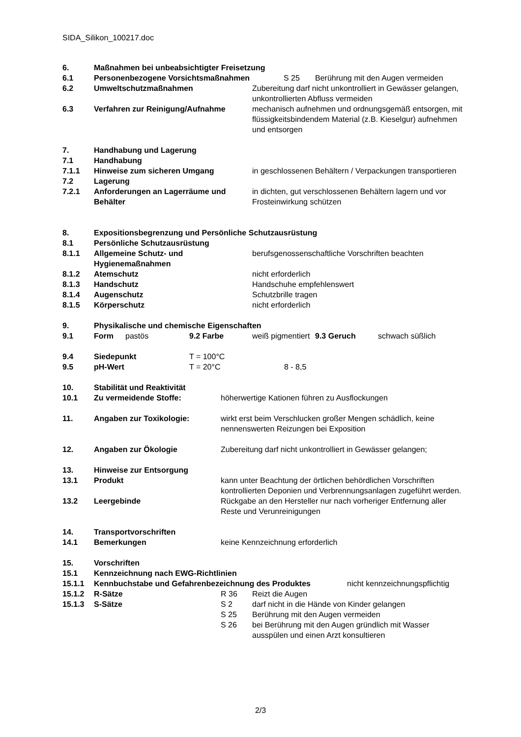SIDA_Silikon_100217.doc
6. Maßnahmen bei unbeabsichtigter Freisetzung
6.1 Personenbezogene Vorsichtsmaßnahmen S 25 Berührung mit den Augen vermeiden
6.2 Umweltschutzmaßnahmen Zubereitung darf nicht unkontrolliert in Gewässer gelangen, unkontrollierten Abfluss vermeiden
6.3 Verfahren zur Reinigung/Aufnahme mechanisch aufnehmen und ordnungsgemäß entsorgen, mit flüssigkeitsbindendem Material (z.B. Kieselgur) aufnehmen und entsorgen
7. Handhabung und Lagerung
7.1 Handhabung
7.1.1 Hinweise zum sicheren Umgang in geschlossenen Behältern / Verpackungen transportieren
7.2 Lagerung
7.2.1 Anforderungen an Lagerräume und Behälter in dichten, gut verschlossenen Behältern lagern und vor Frosteinwirkung schützen
8. Expositionsbegrenzung und Persönliche Schutzausrüstung
8.1 Persönliche Schutzausrüstung
8.1.1 Allgemeine Schutz- und Hygienemaßnahmen berufsgenossenschaftliche Vorschriften beachten
8.1.2 Atemschutz nicht erforderlich
8.1.3 Handschutz Handschuhe empfehlenswert
8.1.4 Augenschutz Schutzbrille tragen
8.1.5 Körperschutz nicht erforderlich
9. Physikalische und chemische Eigenschaften
9.1 Form pastös 9.2 Farbe weiß pigmentiert 9.3 Geruch schwach süßlich
9.4 Siedepunkt T = 100°C
9.5 pH-Wert T = 20°C 8 - 8,5
10. Stabilität und Reaktivität
10.1 Zu vermeidende Stoffe: höherwertige Kationen führen zu Ausflockungen
11. Angaben zur Toxikologie: wirkt erst beim Verschlucken großer Mengen schädlich, keine nennenswerten Reizungen bei Exposition
12. Angaben zur Ökologie Zubereitung darf nicht unkontrolliert in Gewässer gelangen;
13. Hinweise zur Entsorgung
13.1 Produkt kann unter Beachtung der örtlichen behördlichen Vorschriften kontrollierten Deponien und Verbrennungsanlagen zugeführt werden.
13.2 Leergebinde Rückgabe an den Hersteller nur nach vorheriger Entfernung aller Reste und Verunreinigungen
14. Transportvorschriften
14.1 Bemerkungen keine Kennzeichnung erforderlich
15. Vorschriften
15.1 Kennzeichnung nach EWG-Richtlinien
15.1.1 Kennbuchstabe und Gefahrenbezeichnung des Produktes nicht kennzeichnungspflichtig
15.1.2 R-Sätze R 36 Reizt die Augen
15.1.3 S-Sätze S 2 darf nicht in die Hände von Kinder gelangen
S 25 Berührung mit den Augen vermeiden
S 26 bei Berührung mit den Augen gründlich mit Wasser ausspülen und einen Arzt konsultieren
2/3